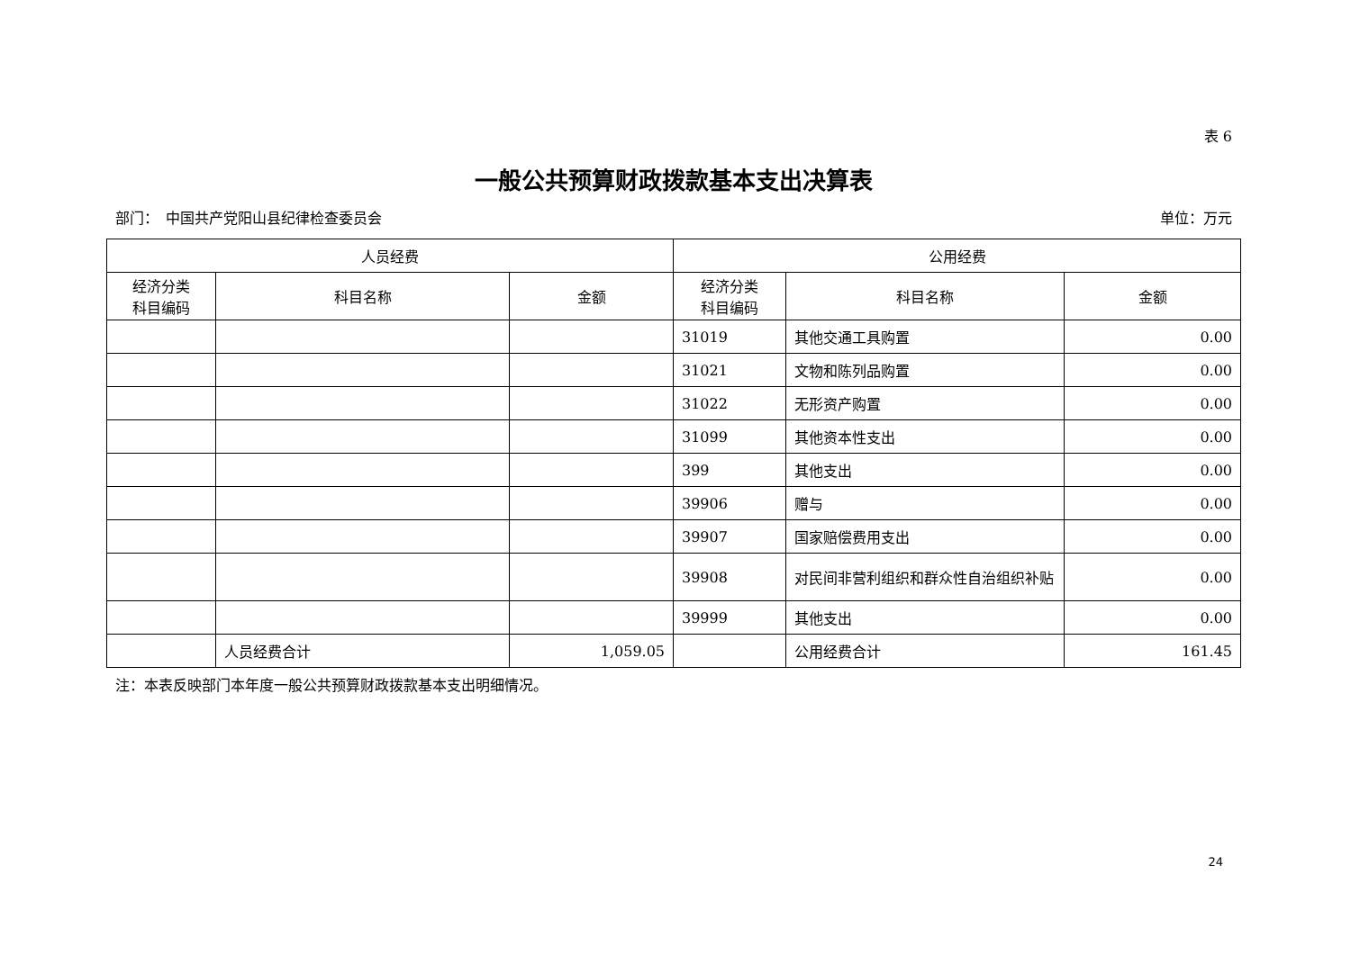表 6
一般公共预算财政拨款基本支出决算表
部门：　中国共产党阳山县纪律检查委员会 单位：万元
| 人员经费 | | | 公用经费 | | |
| --- | --- | --- | --- | --- | --- |
| 经济分类 科目编码 | 科目名称 | 金额 | 经济分类 科目编码 | 科目名称 | 金额 |
| | | | 31019 | 其他交通工具购置 | 0.00 |
| | | | 31021 | 文物和陈列品购置 | 0.00 |
| | | | 31022 | 无形资产购置 | 0.00 |
| | | | 31099 | 其他资本性支出 | 0.00 |
| | | | 399 | 其他支出 | 0.00 |
| | | | 39906 | 赠与 | 0.00 |
| | | | 39907 | 国家赔偿费用支出 | 0.00 |
| | | | 39908 | 对民间非营利组织和群众性自治组织补贴 | 0.00 |
| | | | 39999 | 其他支出 | 0.00 |
| | 人员经费合计 | 1,059.05 | | 公用经费合计 | 161.45 |
注：本表反映部门本年度一般公共预算财政拨款基本支出明细情况。
24